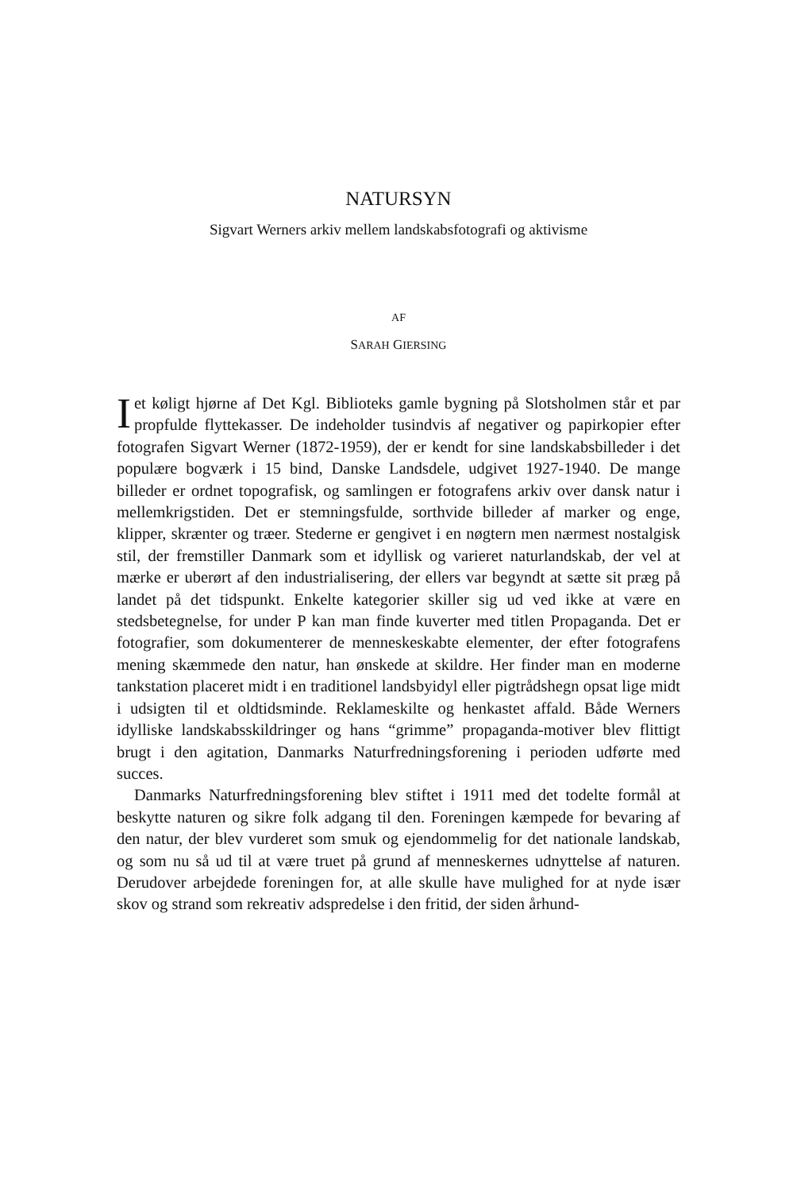NATURSYN
Sigvart Werners arkiv mellem landskabsfotografi og aktivisme
AF
SARAH GIERSING
Iet køligt hjørne af Det Kgl. Biblioteks gamle bygning på Slotsholmen står et par propfulde flyttekasser. De indeholder tusindvis af negativer og papirkopier efter fotografen Sigvart Werner (1872-1959), der er kendt for sine landskabsbilleder i det populære bogværk i 15 bind, Danske Landsdele, udgivet 1927-1940. De mange billeder er ordnet topografisk, og samlingen er fotografens arkiv over dansk natur i mellemkrigstiden. Det er stemningsfulde, sorthvide billeder af marker og enge, klipper, skrænter og træer. Stederne er gengivet i en nøgtern men nærmest nostalgisk stil, der fremstiller Danmark som et idyllisk og varieret naturlandskab, der vel at mærke er uberørt af den industrialisering, der ellers var begyndt at sætte sit præg på landet på det tidspunkt. Enkelte kategorier skiller sig ud ved ikke at være en stedsbetegnelse, for under P kan man finde kuverter med titlen Propaganda. Det er fotografier, som dokumenterer de menneskeskabte elementer, der efter fotografens mening skæmmede den natur, han ønskede at skildre. Her finder man en moderne tankstation placeret midt i en traditionel landsbyidyl eller pigtrådshegn opsat lige midt i udsigten til et oldtidsminde. Reklameskilte og henkastet affald. Både Werners idylliske landskabsskildringer og hans “grimme” propaganda-motiver blev flittigt brugt i den agitation, Danmarks Naturfredningsforening i perioden udførte med succes.
Danmarks Naturfredningsforening blev stiftet i 1911 med det todelte formål at beskytte naturen og sikre folk adgang til den. Foreningen kæmpede for bevaring af den natur, der blev vurderet som smuk og ejendommelig for det nationale landskab, og som nu så ud til at være truet på grund af menneskernes udnyttelse af naturen. Derudover arbejdede foreningen for, at alle skulle have mulighed for at nyde især skov og strand som rekreativ adspredelse i den fritid, der siden århund-